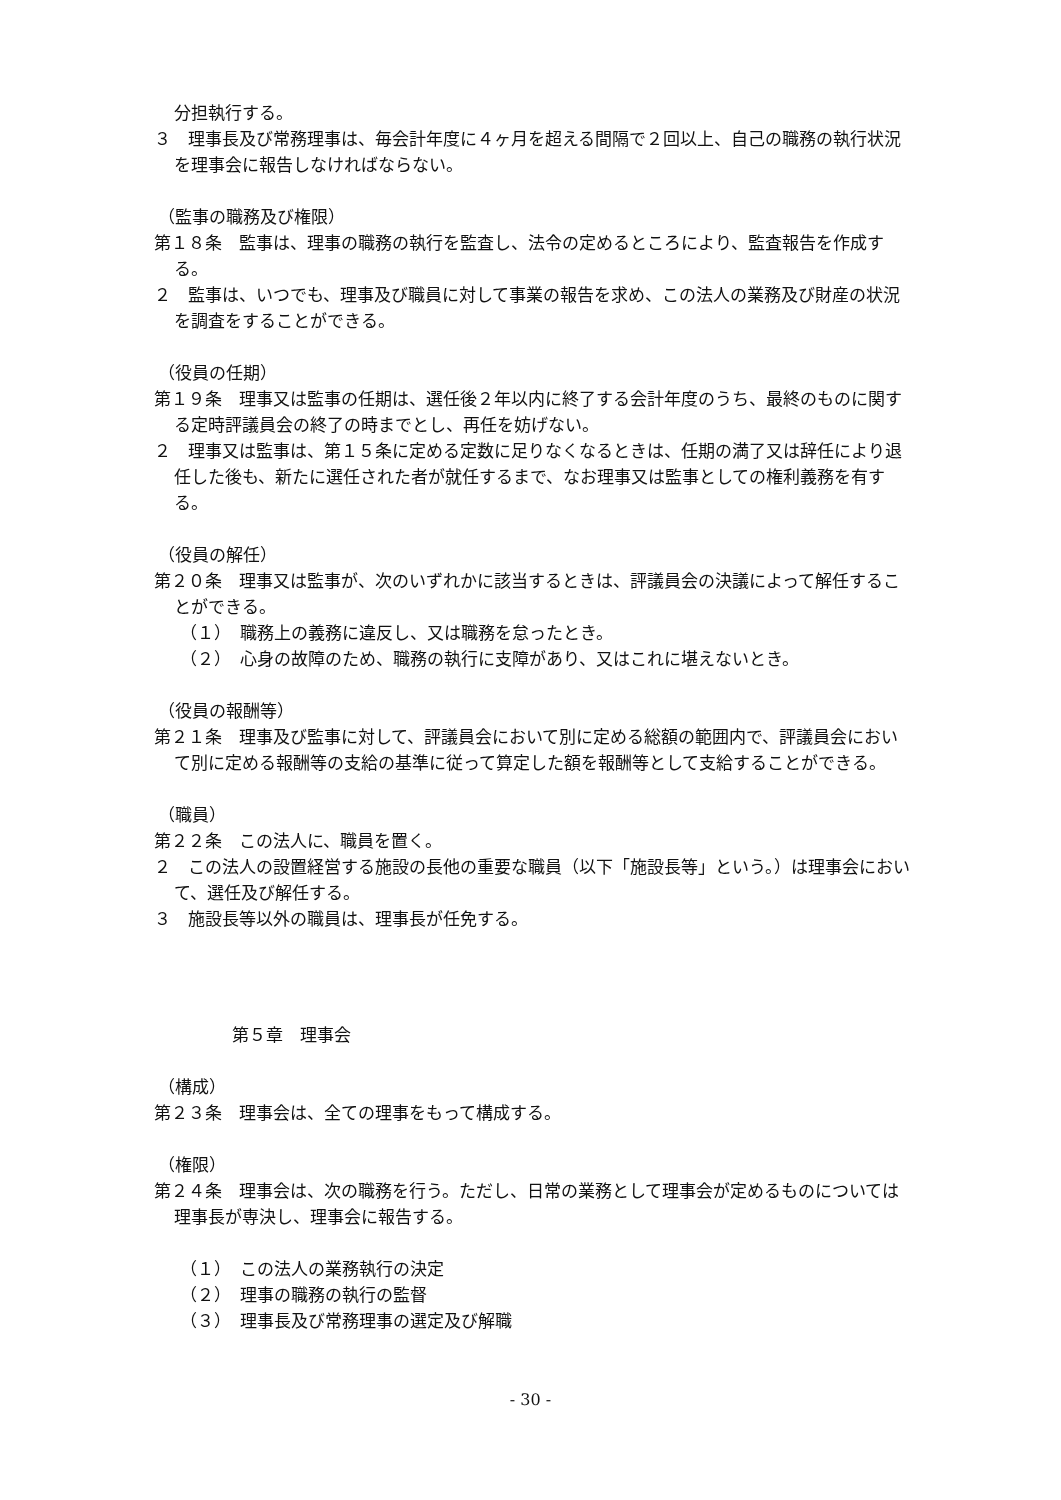分担執行する。
３　理事長及び常務理事は、毎会計年度に４ヶ月を超える間隔で２回以上、自己の職務の執行状況を理事会に報告しなければならない。
（監事の職務及び権限）
第１８条　監事は、理事の職務の執行を監査し、法令の定めるところにより、監査報告を作成する。
２　監事は、いつでも、理事及び職員に対して事業の報告を求め、この法人の業務及び財産の状況を調査をすることができる。
（役員の任期）
第１９条　理事又は監事の任期は、選任後２年以内に終了する会計年度のうち、最終のものに関する定時評議員会の終了の時までとし、再任を妨げない。
２　理事又は監事は、第１５条に定める定数に足りなくなるときは、任期の満了又は辞任により退任した後も、新たに選任された者が就任するまで、なお理事又は監事としての権利義務を有する。
（役員の解任）
第２０条　理事又は監事が、次のいずれかに該当するときは、評議員会の決議によって解任することができる。
（１）　職務上の義務に違反し、又は職務を怠ったとき。
（２）　心身の故障のため、職務の執行に支障があり、又はこれに堪えないとき。
（役員の報酬等）
第２１条　理事及び監事に対して、評議員会において別に定める総額の範囲内で、評議員会において別に定める報酬等の支給の基準に従って算定した額を報酬等として支給することができる。
（職員）
第２２条　この法人に、職員を置く。
２　この法人の設置経営する施設の長他の重要な職員（以下「施設長等」という。）は理事会において、選任及び解任する。
３　施設長等以外の職員は、理事長が任免する。
第５章　理事会
（構成）
第２３条　理事会は、全ての理事をもって構成する。
（権限）
第２４条　理事会は、次の職務を行う。ただし、日常の業務として理事会が定めるものについては理事長が専決し、理事会に報告する。
（１）　この法人の業務執行の決定
（２）　理事の職務の執行の監督
（３）　理事長及び常務理事の選定及び解職
- 30 -